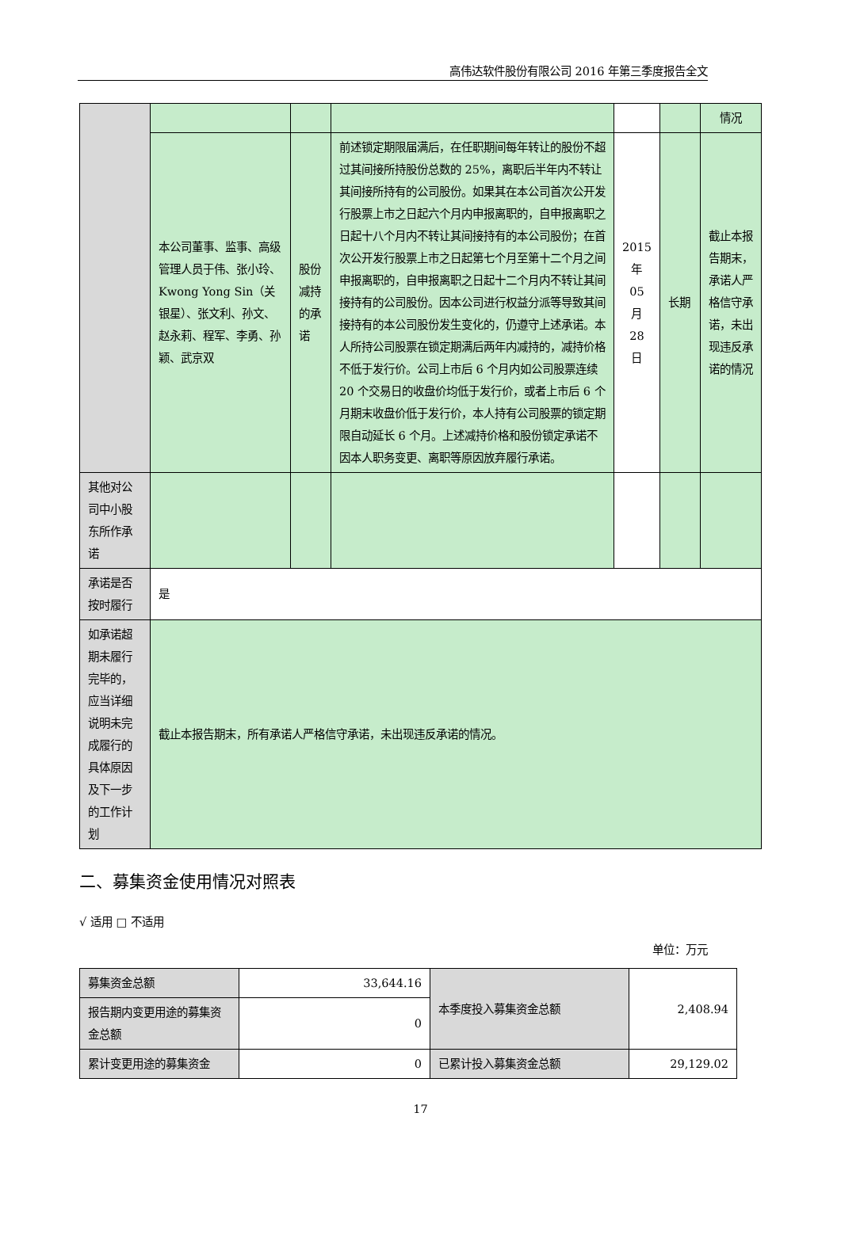高伟达软件股份有限公司 2016 年第三季度报告全文
| | | | | | | 情况 |
| | 本公司董事、监事、高级管理人员于伟、张小玲、Kwong Yong Sin（关银星）、张文利、孙文、赵永莉、程军、李勇、孙颖、武京双 | 股份减持的承诺 | 前述锁定期限届满后，在任职期间每年转让的股份不超过其间接所持股份总数的 25%，离职后半年内不转让其间接所持有的公司股份。如果其在本公司首次公开发行股票上市之日起六个月内申报离职的，自申报离职之日起十八个月内不转让其间接持有的本公司股份；在首次公开发行股票上市之日起第七个月至第十二个月之间申报离职的，自申报离职之日起十二个月内不转让其间接持有的公司股份。因本公司进行权益分派等导致其间接持有的本公司股份发生变化的，仍遵守上述承诺。本人所持公司股票在锁定期满后两年内减持的，减持价格不低于发行价。公司上市后 6 个月内如公司股票连续 20 个交易日的收盘价均低于发行价，或者上市后 6 个月期末收盘价低于发行价，本人持有公司股票的锁定期限自动延长 6 个月。上述减持价格和股份锁定承诺不因本人职务变更、离职等原因放弃履行承诺。 | 2015 年 05 月 28 日 | 长期 | 截止本报告期末，承诺人严格信守承诺，未出现违反承诺的情况 |
| 其他对公司中小股东所作承诺 | | | | | | |
| 承诺是否按时履行 | 是 | | | | | |
| 如承诺超期未履行完毕的，应当详细说明未完成履行的具体原因及下一步的工作计划 | 截止本报告期末，所有承诺人严格信守承诺，未出现违反承诺的情况。 | | | | | |
二、募集资金使用情况对照表
√ 适用 □ 不适用
单位：万元
| 募集资金总额 | 33,644.16 | 本季度投入募集资金总额 | 2,408.94 |
| 报告期内变更用途的募集资金总额 | 0 | | |
| 累计变更用途的募集资金 | 0 | 已累计投入募集资金总额 | 29,129.02 |
17